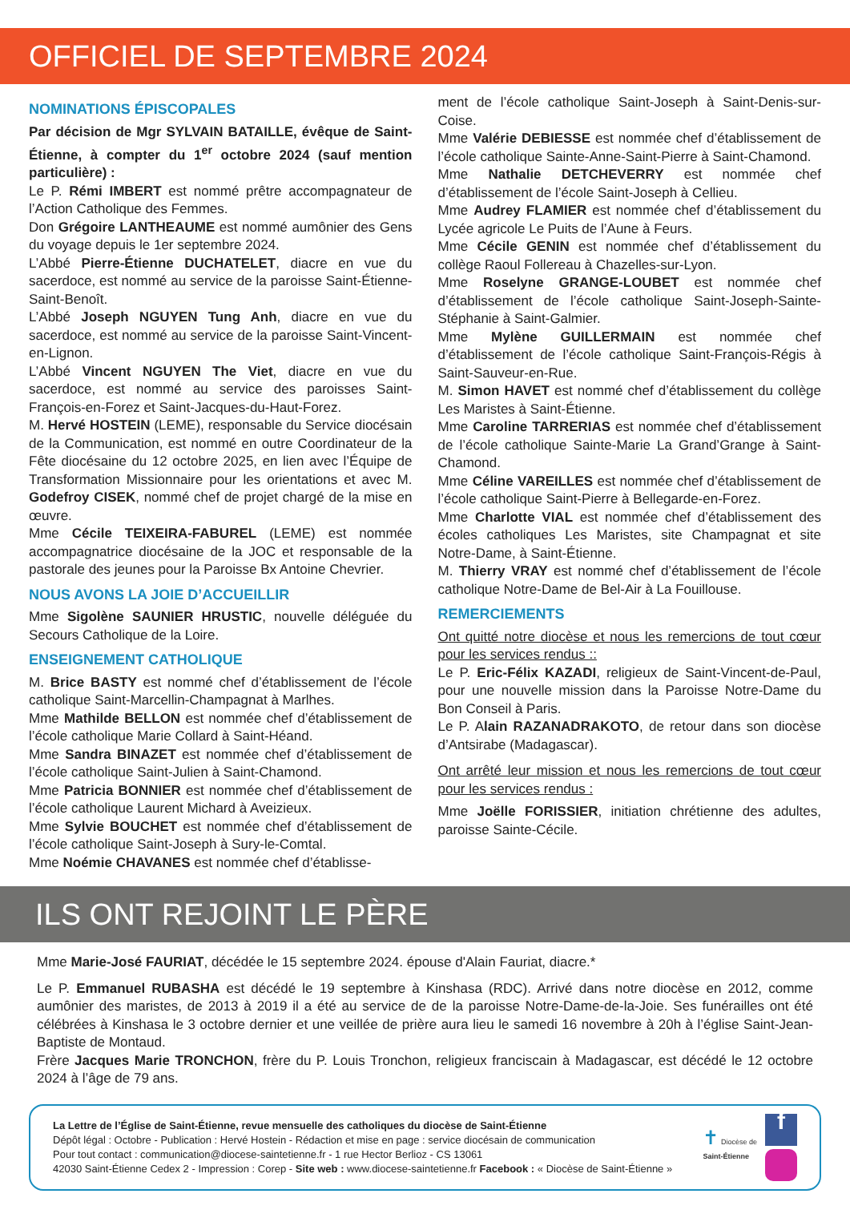OFFICIEL DE SEPTEMBRE 2024
NOMINATIONS ÉPISCOPALES
Par décision de Mgr SYLVAIN BATAILLE, évêque de Saint-Étienne, à compter du 1<sup>er</sup> octobre 2024 (sauf mention particulière) :
Le P. Rémi IMBERT est nommé prêtre accompagnateur de l’Action Catholique des Femmes.
Don Grégoire LANTHEAUME est nommé aumônier des Gens du voyage depuis le 1er septembre 2024.
L’Abbé Pierre-Étienne DUCHATELET, diacre en vue du sacerdoce, est nommé au service de la paroisse Saint-Étienne-Saint-Benoît.
L’Abbé Joseph NGUYEN Tung Anh, diacre en vue du sacerdoce, est nommé au service de la paroisse Saint-Vincent-en-Lignon.
L’Abbé Vincent NGUYEN The Viet, diacre en vue du sacerdoce, est nommé au service des paroisses Saint-François-en-Forez et Saint-Jacques-du-Haut-Forez.
M. Hervé HOSTEIN (LEME), responsable du Service diocésain de la Communication, est nommé en outre Coordinateur de la Fête diocésaine du 12 octobre 2025, en lien avec l’Équipe de Transformation Missionnaire pour les orientations et avec M. Godefroy CISEK, nommé chef de projet chargé de la mise en œuvre.
Mme Cécile TEIXEIRA-FABUREL (LEME) est nommée accompagnatrice diocésaine de la JOC et responsable de la pastorale des jeunes pour la Paroisse Bx Antoine Chevrier.
NOUS AVONS LA JOIE D’ACCUEILLIR
Mme Sigolène SAUNIER HRUSTIC, nouvelle déléguée du Secours Catholique de la Loire.
ENSEIGNEMENT CATHOLIQUE
M. Brice BASTY est nommé chef d’établissement de l’école catholique Saint-Marcellin-Champagnat à Marlhes.
Mme Mathilde BELLON est nommée chef d’établissement de l’école catholique Marie Collard à Saint-Héand.
Mme Sandra BINAZET est nommée chef d’établissement de l’école catholique Saint-Julien à Saint-Chamond.
Mme Patricia BONNIER est nommée chef d’établissement de l’école catholique Laurent Michard à Aveizieux.
Mme Sylvie BOUCHET est nommée chef d’établissement de l’école catholique Saint-Joseph à Sury-le-Comtal.
Mme Noémie CHAVANES est nommée chef d’établisse-
ment de l’école catholique Saint-Joseph à Saint-Denis-sur-Coise.
Mme Valérie DEBIESSE est nommée chef d’établissement de l’école catholique Sainte-Anne-Saint-Pierre à Saint-Chamond.
Mme Nathalie DETCHEVERRY est nommée chef d’établissement de l’école Saint-Joseph à Cellieu.
Mme Audrey FLAMIER est nommée chef d’établissement du Lycée agricole Le Puits de l’Aune à Feurs.
Mme Cécile GENIN est nommée chef d’établissement du collège Raoul Follereau à Chazelles-sur-Lyon.
Mme Roselyne GRANGE-LOUBET est nommée chef d’établissement de l’école catholique Saint-Joseph-Sainte-Stéphanie à Saint-Galmier.
Mme Mylène GUILLERMAIN est nommée chef d’établissement de l’école catholique Saint-François-Régis à Saint-Sauveur-en-Rue.
M. Simon HAVET est nommé chef d’établissement du collège Les Maristes à Saint-Étienne.
Mme Caroline TARRERIAS est nommée chef d’établissement de l’école catholique Sainte-Marie La Grand’Grange à Saint-Chamond.
Mme Céline VAREILLES est nommée chef d’établissement de l’école catholique Saint-Pierre à Bellegarde-en-Forez.
Mme Charlotte VIAL est nommée chef d’établissement des écoles catholiques Les Maristes, site Champagnat et site Notre-Dame, à Saint-Étienne.
M. Thierry VRAY est nommé chef d’établissement de l’école catholique Notre-Dame de Bel-Air à La Fouillouse.
REMERCIEMENTS
Ont quitté notre diocèse et nous les remercions de tout cœur pour les services rendus ::
Le P. Eric-Félix KAZADI, religieux de Saint-Vincent-de-Paul, pour une nouvelle mission dans la Paroisse Notre-Dame du Bon Conseil à Paris.
Le P. Alain RAZANADRAKOTO, de retour dans son diocèse d’Antsirabe (Madagascar).
Ont arrêté leur mission et nous les remercions de tout cœur pour les services rendus :
Mme Joëlle FORISSIER, initiation chrétienne des adultes, paroisse Sainte-Cécile.
ILS ONT REJOINT LE PÈRE
Mme Marie-José FAURIAT, décédée le 15 septembre 2024. épouse d'Alain Fauriat, diacre.*
Le P. Emmanuel RUBASHA est décédé le 19 septembre à Kinshasa (RDC). Arrivé dans notre diocèse en 2012, comme aumônier des maristes, de 2013 à 2019 il a été au service de de la paroisse Notre-Dame-de-la-Joie. Ses funérailles ont été célébrées à Kinshasa le 3 octobre dernier et une veillée de prière aura lieu le samedi 16 novembre à 20h à l’église Saint-Jean-Baptiste de Montaud.
Frère Jacques Marie TRONCHON, frère du P. Louis Tronchon, religieux franciscain à Madagascar, est décédé le 12 octobre 2024 à l’âge de 79 ans.
La Lettre de l’Église de Saint-Étienne, revue mensuelle des catholiques du diocèse de Saint-Étienne
Dépôt légal : Octobre - Publication : Hervé Hostein - Rédaction et mise en page : service diocésain de communication
Pour tout contact : communication@diocese-saintetienne.fr - 1 rue Hector Berlioz - CS 13061
42030 Saint-Étienne Cedex 2 - Impression : Corep - Site web : www.diocese-saintetienne.fr Facebook : « Diocèse de Saint-Étienne »
✝ Diocèse de
Saint-Étienne
f